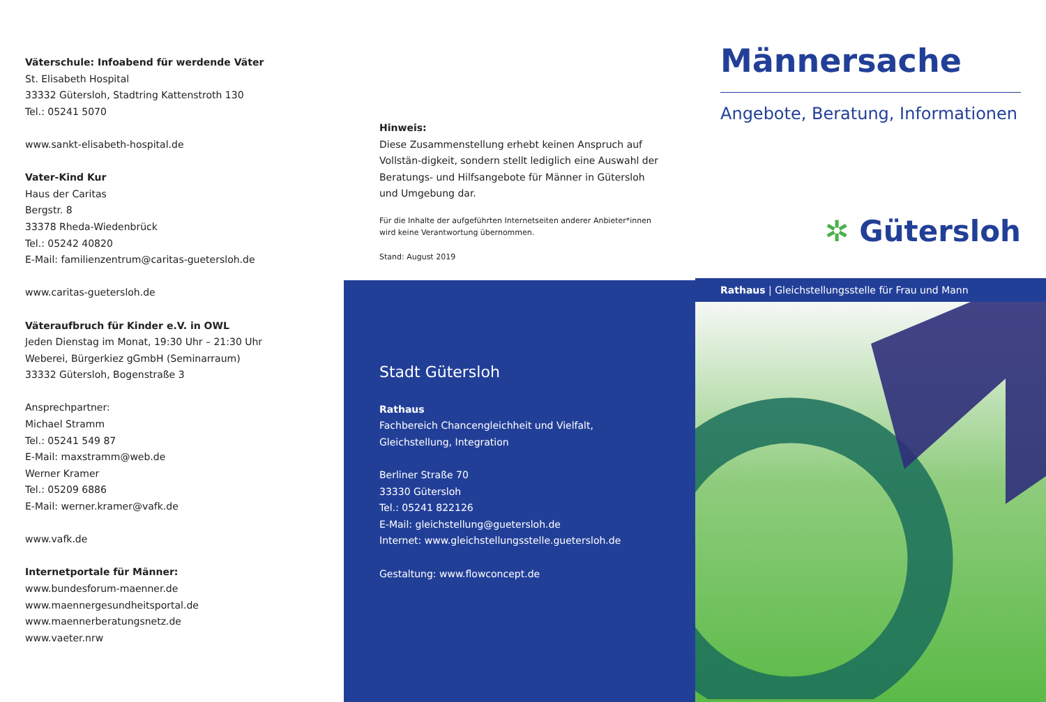Väterschule: Infoabend für werdende Väter
St. Elisabeth Hospital
33332 Gütersloh, Stadtring Kattenstroth 130
Tel.: 05241 5070
www.sankt-elisabeth-hospital.de
Vater-Kind Kur
Haus der Caritas
Bergstr. 8
33378 Rheda-Wiedenbrück
Tel.: 05242 40820
E-Mail: familienzentrum@caritas-guetersloh.de
www.caritas-guetersloh.de
Väteraufbruch für Kinder e.V. in OWL
Jeden Dienstag im Monat, 19:30 Uhr – 21:30 Uhr
Weberei, Bürgerkiez gGmbH (Seminarraum)
33332 Gütersloh, Bogenstraße 3
Ansprechpartner:
Michael Stramm
Tel.: 05241 549 87
E-Mail: maxstramm@web.de
Werner Kramer
Tel.: 05209 6886
E-Mail: werner.kramer@vafk.de
www.vafk.de
Internetportale für Männer:
www.bundesforum-maenner.de
www.maennergesundheitsportal.de
www.maennerberatungsnetz.de
www.vaeter.nrw
Hinweis:
Diese Zusammenstellung erhebt keinen Anspruch auf Vollstän-digkeit, sondern stellt lediglich eine Auswahl der Beratungs- und Hilfsangebote für Männer in Gütersloh und Umgebung dar.
Für die Inhalte der aufgeführten Internetseiten anderer Anbieter*innen wird keine Verantwortung übernommen.
Stand: August 2019
Stadt Gütersloh
Rathaus
Fachbereich Chancengleichheit und Vielfalt,
Gleichstellung, Integration
Berliner Straße 70
33330 Gütersloh
Tel.: 05241 822126
E-Mail: gleichstellung@guetersloh.de
Internet: www.gleichstellungsstelle.guetersloh.de
Gestaltung: www.flowconcept.de
Männersache
Angebote, Beratung, Informationen
✲ Gütersloh
Rathaus | Gleichstellungsstelle für Frau und Mann